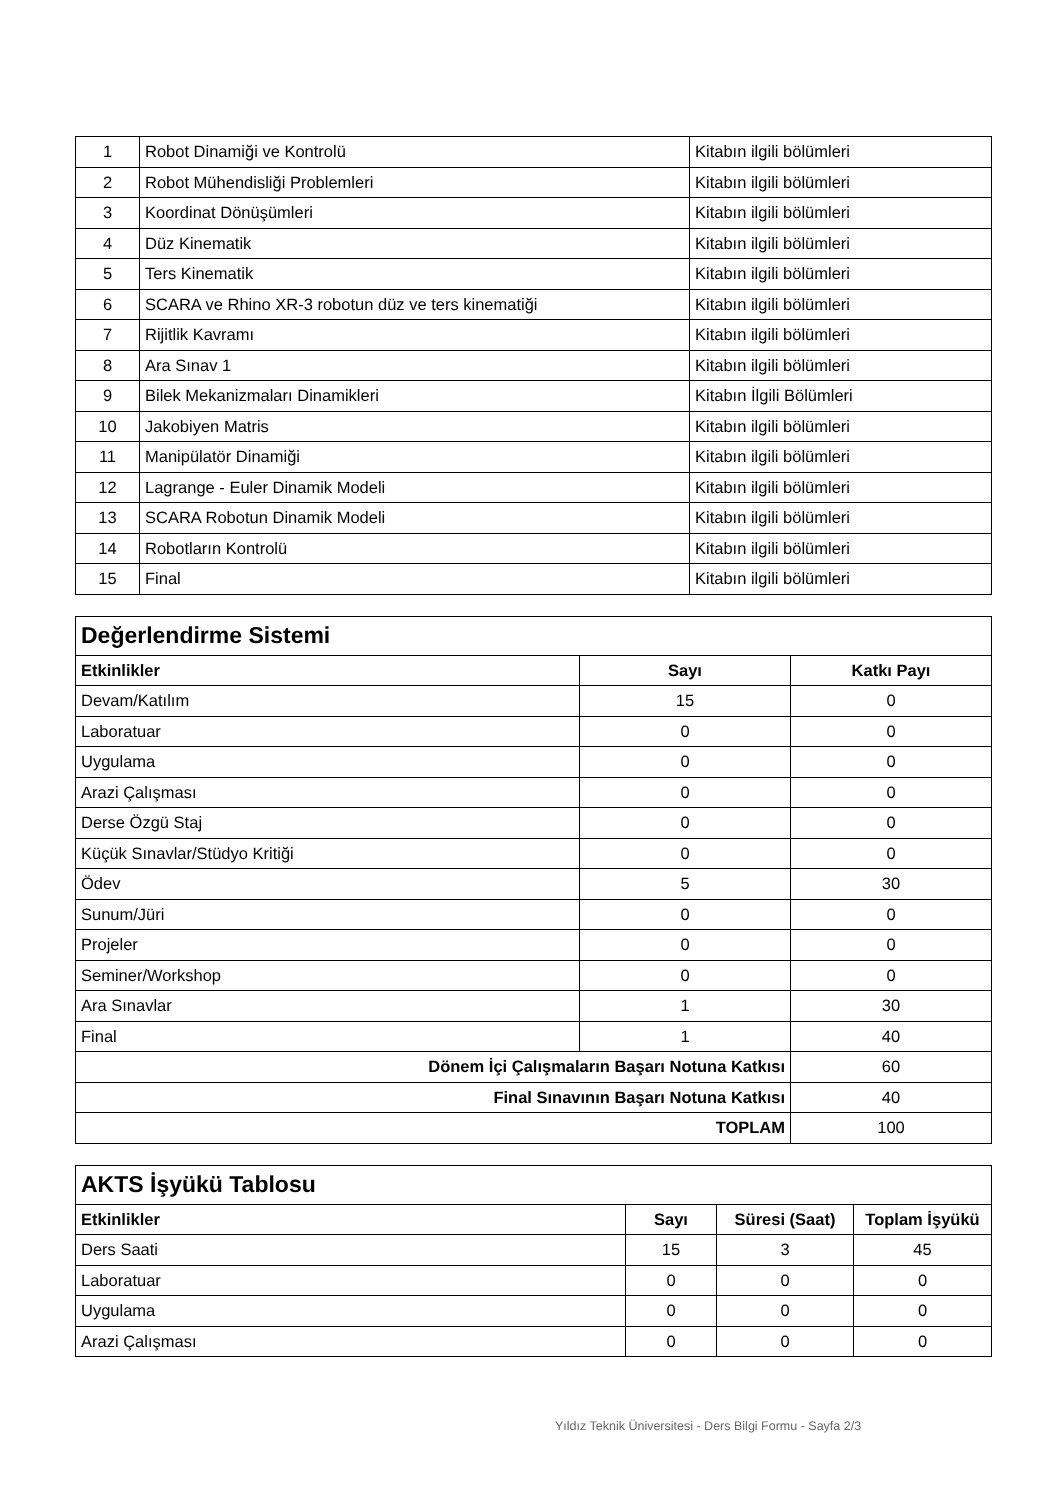| 1 | Robot Dinamiği ve Kontrolü | Kitabın ilgili bölümleri |
| 2 | Robot Mühendisliği Problemleri | Kitabın ilgili bölümleri |
| 3 | Koordinat Dönüşümleri | Kitabın ilgili bölümleri |
| 4 | Düz Kinematik | Kitabın ilgili bölümleri |
| 5 | Ters Kinematik | Kitabın ilgili bölümleri |
| 6 | SCARA ve Rhino XR-3 robotun düz ve ters kinematiği | Kitabın ilgili bölümleri |
| 7 | Rijitlik Kavramı | Kitabın ilgili bölümleri |
| 8 | Ara Sınav 1 | Kitabın ilgili bölümleri |
| 9 | Bilek Mekanizmaları Dinamikleri | Kitabın İlgili Bölümleri |
| 10 | Jakobiyen Matris | Kitabın ilgili bölümleri |
| 11 | Manipülatör Dinamiği | Kitabın ilgili bölümleri |
| 12 | Lagrange - Euler Dinamik Modeli | Kitabın ilgili bölümleri |
| 13 | SCARA Robotun Dinamik Modeli | Kitabın ilgili bölümleri |
| 14 | Robotların Kontrolü | Kitabın ilgili bölümleri |
| 15 | Final | Kitabın ilgili bölümleri |
| Değerlendirme Sistemi | | |
| Etkinlikler | Sayı | Katkı Payı |
| Devam/Katılım | 15 | 0 |
| Laboratuar | 0 | 0 |
| Uygulama | 0 | 0 |
| Arazi Çalışması | 0 | 0 |
| Derse Özgü Staj | 0 | 0 |
| Küçük Sınavlar/Stüdyo Kritiği | 0 | 0 |
| Ödev | 5 | 30 |
| Sunum/Jüri | 0 | 0 |
| Projeler | 0 | 0 |
| Seminer/Workshop | 0 | 0 |
| Ara Sınavlar | 1 | 30 |
| Final | 1 | 40 |
| Dönem İçi Çalışmaların Başarı Notuna Katkısı | | 60 |
| Final Sınavının Başarı Notuna Katkısı | | 40 |
| TOPLAM | | 100 |
| AKTS İşyükü Tablosu | | | |
| Etkinlikler | Sayı | Süresi (Saat) | Toplam İşyükü |
| Ders Saati | 15 | 3 | 45 |
| Laboratuar | 0 | 0 | 0 |
| Uygulama | 0 | 0 | 0 |
| Arazi Çalışması | 0 | 0 | 0 |
Yıldız Teknik Üniversitesi - Ders Bilgi Formu - Sayfa 2/3